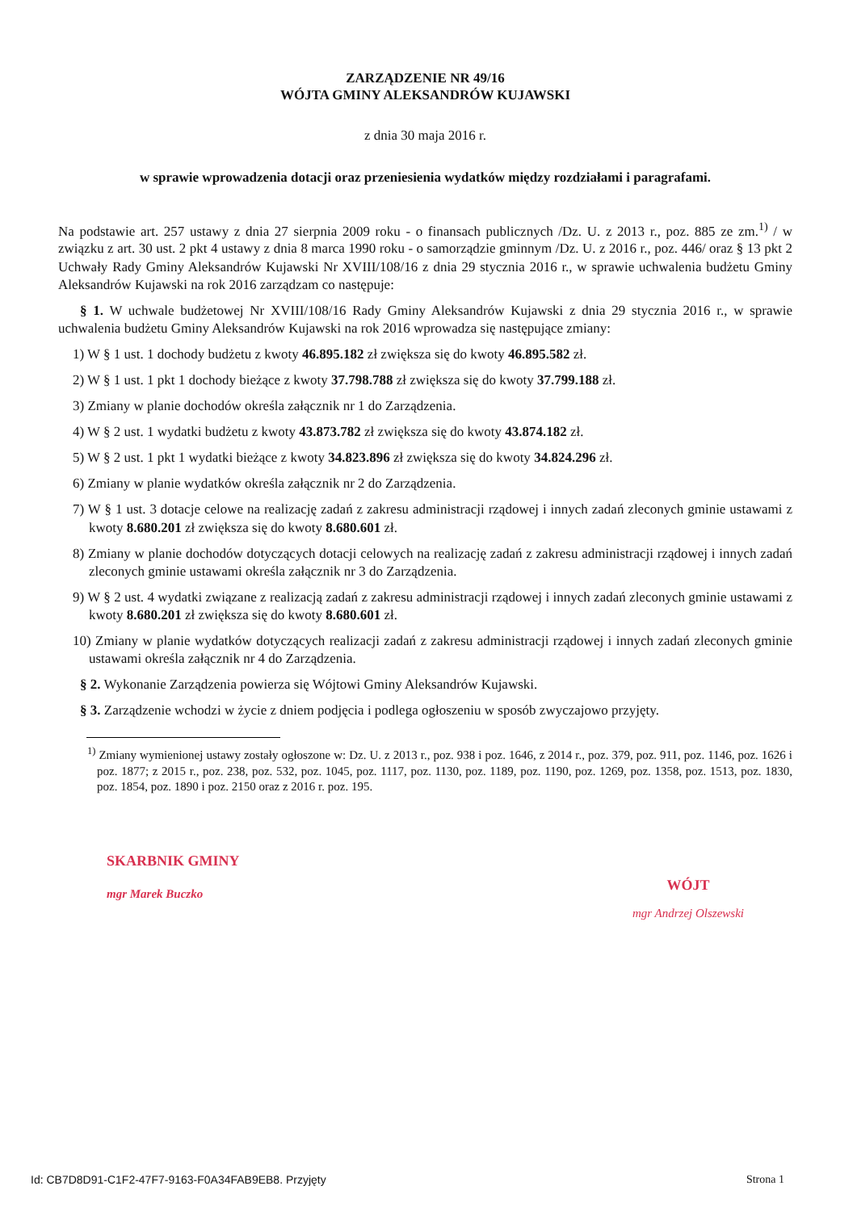ZARZĄDZENIE NR 49/16
WÓJTA GMINY ALEKSANDRÓW KUJAWSKI
z dnia 30 maja 2016 r.
w sprawie wprowadzenia dotacji oraz przeniesienia wydatków między rozdziałami i paragrafami.
Na podstawie art. 257 ustawy z dnia 27 sierpnia 2009 roku - o finansach publicznych /Dz. U. z 2013 r., poz. 885 ze zm.<sup>1)</sup> / w związku z art. 30 ust. 2 pkt 4 ustawy z dnia 8 marca 1990 roku - o samorządzie gminnym /Dz. U. z 2016 r., poz. 446/ oraz § 13 pkt 2 Uchwały Rady Gminy Aleksandrów Kujawski Nr XVIII/108/16 z dnia 29 stycznia 2016 r., w sprawie uchwalenia budżetu Gminy Aleksandrów Kujawski na rok 2016 zarządzam co następuje:
§ 1. W uchwale budżetowej Nr XVIII/108/16 Rady Gminy Aleksandrów Kujawski z dnia 29 stycznia 2016 r., w sprawie uchwalenia budżetu Gminy Aleksandrów Kujawski na rok 2016 wprowadza się następujące zmiany:
1) W § 1 ust. 1 dochody budżetu z kwoty 46.895.182 zł zwiększa się do kwoty 46.895.582 zł.
2) W § 1 ust. 1 pkt 1 dochody bieżące z kwoty 37.798.788 zł zwiększa się do kwoty 37.799.188 zł.
3) Zmiany w planie dochodów określa załącznik nr 1 do Zarządzenia.
4) W § 2 ust. 1 wydatki budżetu z kwoty 43.873.782 zł zwiększa się do kwoty 43.874.182 zł.
5) W § 2 ust. 1 pkt 1 wydatki bieżące z kwoty 34.823.896 zł zwiększa się do kwoty 34.824.296 zł.
6) Zmiany w planie wydatków określa załącznik nr 2 do Zarządzenia.
7) W § 1 ust. 3 dotacje celowe na realizację zadań z zakresu administracji rządowej i innych zadań zleconych gminie ustawami z kwoty 8.680.201 zł zwiększa się do kwoty 8.680.601 zł.
8) Zmiany w planie dochodów dotyczących dotacji celowych na realizację zadań z zakresu administracji rządowej i innych zadań zleconych gminie ustawami określa załącznik nr 3 do Zarządzenia.
9) W § 2 ust. 4 wydatki związane z realizacją zadań z zakresu administracji rządowej i innych zadań zleconych gminie ustawami z kwoty 8.680.201 zł zwiększa się do kwoty 8.680.601 zł.
10) Zmiany w planie wydatków dotyczących realizacji zadań z zakresu administracji rządowej i innych zadań zleconych gminie ustawami określa załącznik nr 4 do Zarządzenia.
§ 2. Wykonanie Zarządzenia powierza się Wójtowi Gminy Aleksandrów Kujawski.
§ 3. Zarządzenie wchodzi w życie z dniem podjęcia i podlega ogłoszeniu w sposób zwyczajowo przyjęty.
<sup>1)</sup> Zmiany wymienionej ustawy zostały ogłoszone w: Dz. U. z 2013 r., poz. 938 i poz. 1646, z 2014 r., poz. 379, poz. 911, poz. 1146, poz. 1626 i poz. 1877; z 2015 r., poz. 238, poz. 532, poz. 1045, poz. 1117, poz. 1130, poz. 1189, poz. 1190, poz. 1269, poz. 1358, poz. 1513, poz. 1830, poz. 1854, poz. 1890 i poz. 2150 oraz z 2016 r. poz. 195.
SKARBNIK GMINY
mgr Marek Buczko
WÓJT
mgr Andrzej Olszewski
Id: CB7D8D91-C1F2-47F7-9163-F0A34FAB9EB8. Przyjęty Strona 1